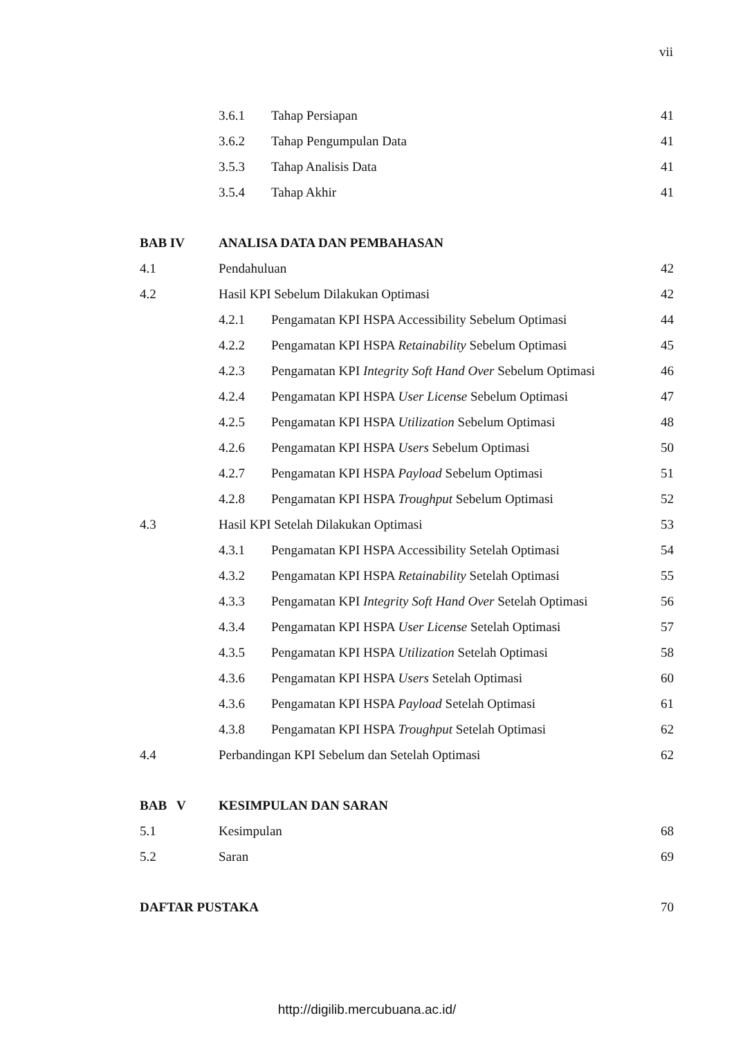vii
3.6.1 Tahap Persiapan 41
3.6.2 Tahap Pengumpulan Data 41
3.5.3 Tahap Analisis Data 41
3.5.4 Tahap Akhir 41
BAB IV ANALISA DATA DAN PEMBAHASAN
4.1 Pendahuluan 42
4.2 Hasil KPI Sebelum Dilakukan Optimasi 42
4.2.1 Pengamatan KPI HSPA Accessibility Sebelum Optimasi 44
4.2.2 Pengamatan KPI HSPA Retainability Sebelum Optimasi 45
4.2.3 Pengamatan KPI Integrity Soft Hand Over Sebelum Optimasi 46
4.2.4 Pengamatan KPI HSPA User License Sebelum Optimasi 47
4.2.5 Pengamatan KPI HSPA Utilization Sebelum Optimasi 48
4.2.6 Pengamatan KPI HSPA Users Sebelum Optimasi 50
4.2.7 Pengamatan KPI HSPA Payload Sebelum Optimasi 51
4.2.8 Pengamatan KPI HSPA Troughput Sebelum Optimasi 52
4.3 Hasil KPI Setelah Dilakukan Optimasi 53
4.3.1 Pengamatan KPI HSPA Accessibility Setelah Optimasi 54
4.3.2 Pengamatan KPI HSPA Retainability Setelah Optimasi 55
4.3.3 Pengamatan KPI Integrity Soft Hand Over Setelah Optimasi 56
4.3.4 Pengamatan KPI HSPA User License Setelah Optimasi 57
4.3.5 Pengamatan KPI HSPA Utilization Setelah Optimasi 58
4.3.6 Pengamatan KPI HSPA Users Setelah Optimasi 60
4.3.6 Pengamatan KPI HSPA Payload Setelah Optimasi 61
4.3.8 Pengamatan KPI HSPA Troughput Setelah Optimasi 62
4.4 Perbandingan KPI Sebelum dan Setelah Optimasi 62
BAB V KESIMPULAN DAN SARAN
5.1 Kesimpulan 68
5.2 Saran 69
DAFTAR PUSTAKA 70
http://digilib.mercubuana.ac.id/